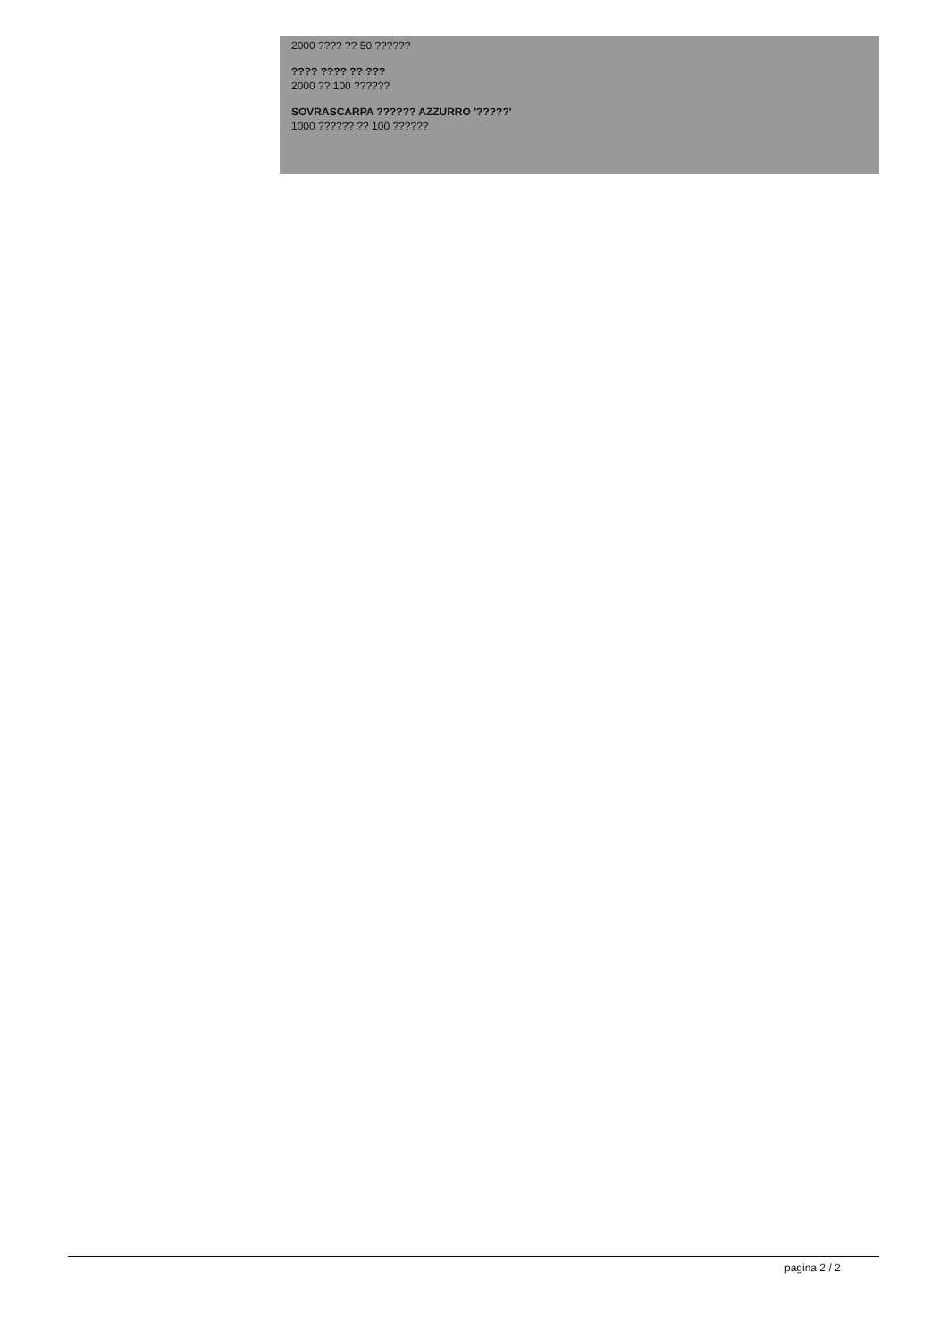2000 ???? ?? 50 ??????
???? ???? ?? ???
2000 ?? 100 ??????
SOVRASCARPA ?????? AZZURRO '?????'
1000 ?????? ?? 100 ??????
pagina 2 / 2